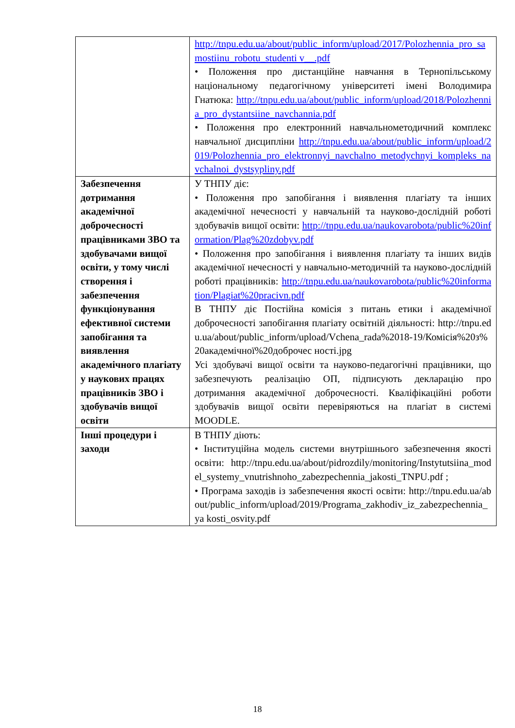| | http://tnpu.edu.ua/about/public_inform/upload/2017/Polozhennia_pro_samostiinu_robotu_studenti v__.pdf • Положення про дистанційне навчання в Тернопільському національному педагогічному університеті імені Володимира Гнатюка: http://tnpu.edu.ua/about/public_inform/upload/2018/Polozhennia_pro_dystantsiine_navchannia.pdf • Положення про електронний навчальнометодичний комплекс навчальної дисципліни http://tnpu.edu.ua/about/public_inform/upload/2019/Polozhennia_pro_elektronnyi_navchalno_metodychnyi_kompleks_navchalnoi_dystsypliny.pdf |
| Забезпечення дотримання академічної доброчесності працівниками ЗВО та здобувачами вищої освіти, у тому числі створення і забезпечення функціонування ефективної системи запобігання та виявлення академічного плагіату у наукових працях працівників ЗВО і здобувачів вищої освіти | У ТНПУ діє: • Положення про запобігання і виявлення плагіату та інших академічної нечесності у навчальній та науково-дослідній роботі здобувачів вищої освіти: http://tnpu.edu.ua/naukovarobota/public%20information/Plag%20zdobyv.pdf • Положення про запобігання і виявлення плагіату та інших видів академічної нечесності у навчально-методичній та науково-дослідній роботі працівників: http://tnpu.edu.ua/naukovarobota/public%20information/Plagiat%20pracivn.pdf В ТНПУ діє Постійна комісія з питань етики і академічної доброчесності запобігання плагіату освітній діяльності: http://tnpu.edu.ua/about/public_inform/upload/Vchena_rada%2018-19/Комісія%20з%20академічної%20доброчес ності.jpg Усі здобувачі вищої освіти та науково-педагогічні працівники, що забезпечують реалізацію ОП, підписують декларацію про дотримання академічної доброчесності. Кваліфікаційні роботи здобувачів вищої освіти перевіряються на плагіат в системі MOODLE. |
| Інші процедури і заходи | В ТНПУ діють: • Інституційна модель системи внутрішнього забезпечення якості освіти: http://tnpu.edu.ua/about/pidrozdily/monitoring/Instytutsiina_model_systemy_vnutrishnoho_zabezpechennia_jakosti_TNPU.pdf ; • Програма заходів із забезпечення якості освіти: http://tnpu.edu.ua/about/public_inform/upload/2019/Programa_zakhodiv_iz_zabezpechennia_ya kosti_osvity.pdf |
18